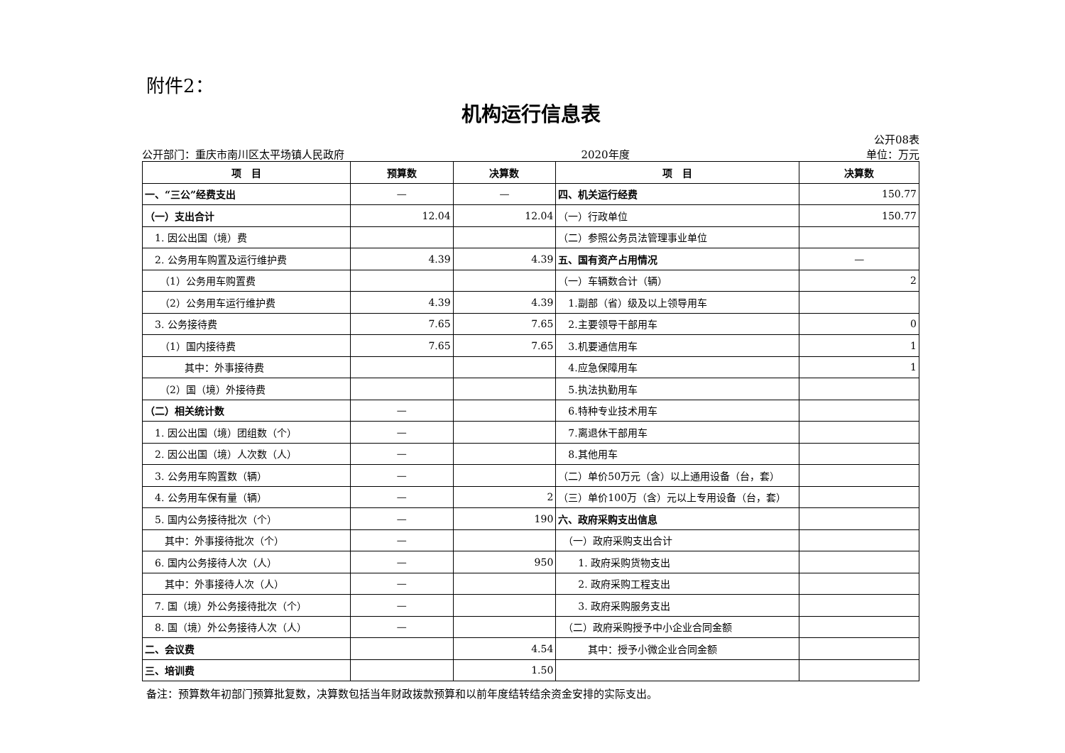附件2：
机构运行信息表
公开08表
公开部门：重庆市南川区太平场镇人民政府 2020年度 单位：万元
| 项 目 | 预算数 | 决算数 | 项 目 | 决算数 |
| --- | --- | --- | --- | --- |
| 一、“三公”经费支出 | — | — | 四、机关运行经费 | 150.77 |
| （一）支出合计 | 12.04 | 12.04 | （一）行政单位 | 150.77 |
| 1. 因公出国（境）费 | | | （二）参照公务员法管理事业单位 | |
| 2. 公务用车购置及运行维护费 | 4.39 | 4.39 | 五、国有资产占用情况 | — |
| （1）公务用车购置费 | | | （一）车辆数合计（辆） | 2 |
| （2）公务用车运行维护费 | 4.39 | 4.39 | 1.副部（省）级及以上领导用车 | |
| 3. 公务接待费 | 7.65 | 7.65 | 2.主要领导干部用车 | 0 |
| （1）国内接待费 | 7.65 | 7.65 | 3.机要通信用车 | 1 |
| 其中：外事接待费 | | | 4.应急保障用车 | 1 |
| （2）国（境）外接待费 | | | 5.执法执勤用车 | |
| （二）相关统计数 | — | | 6.特种专业技术用车 | |
| 1. 因公出国（境）团组数（个） | — | | 7.离退休干部用车 | |
| 2. 因公出国（境）人次数（人） | — | | 8.其他用车 | |
| 3. 公务用车购置数（辆） | — | | （二）单价50万元（含）以上通用设备（台，套） | |
| 4. 公务用车保有量（辆） | — | 2 | （三）单价100万（含）元以上专用设备（台，套） | |
| 5. 国内公务接待批次（个） | — | 190 | 六、政府采购支出信息 | |
| 其中：外事接待批次（个） | — | | （一）政府采购支出合计 | |
| 6. 国内公务接待人次（人） | — | 950 | 1. 政府采购货物支出 | |
| 其中：外事接待人次（人） | — | | 2. 政府采购工程支出 | |
| 7. 国（境）外公务接待批次（个） | — | | 3. 政府采购服务支出 | |
| 8. 国（境）外公务接待人次（人） | — | | （二）政府采购授予中小企业合同金额 | |
| 二、会议费 | | 4.54 | 其中：授予小微企业合同金额 | |
| 三、培训费 | | 1.50 | | |
备注：预算数年初部门预算批复数，决算数包括当年财政拨款预算和以前年度结转结余资金安排的实际支出。